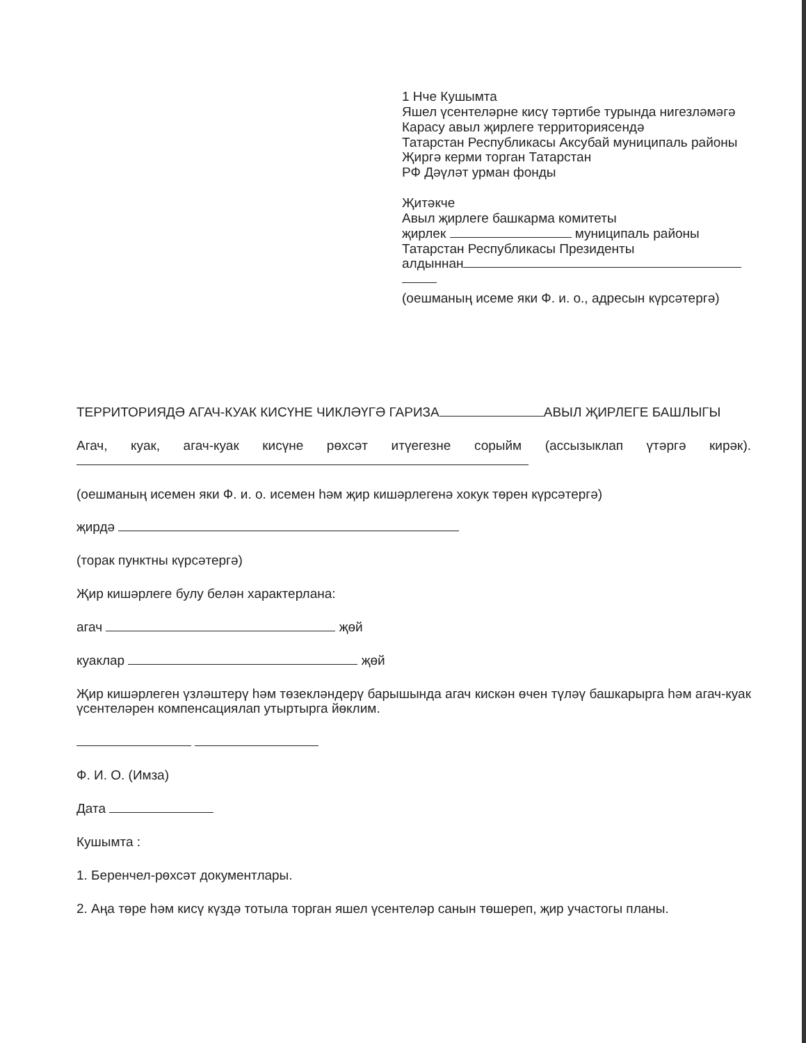1 Нче Кушымта
Яшел үсентеләрне кисү тәртибе турында нигезләмәгә
Карасу авыл җирлеге территориясендә
Татарстан Республикасы Аксубай муниципаль районы
Җиргә керми торган Татарстан
РФ Дәүләт урман фонды
Җитәкче
Авыл җирлеге башкарма комитеты
җирлек муниципаль районы
Татарстан Республикасы Президенты
алдыннан
(оешманың исеме яки Ф. и. о., адресын күрсәтергә)
ТЕРРИТОРИЯДӘ АГАЧ-КУАК КИСҮНЕ ЧИКЛӘҮГӘ ГАРИЗА АВЫЛ ҖИРЛЕГЕ БАШЛЫГЫ
Агач, куак, агач-куак кисүне рөхсәт итүегезне сорыйм (ассызыклап үтәргә кирәк).
(оешманың исемен яки Ф. и. о. исемен һәм җир кишәрлегенә хокук төрен күрсәтергә)
җирдә
(торак пунктны күрсәтергә)
Җир кишәрлеге булу белән характерлана:
агач җөй
куаклар җөй
Җир кишәрлеген үзләштерү һәм төзекләндерү барышында агач кискән өчен түләү башкарырга һәм агач-куак үсентеләрен компенсациялап утыртырга йөклим.
Ф. И. О. (Имза)
Дата
Кушымта :
1. Беренчел-рөхсәт документлары.
2. Аңа төре һәм кисү күздә тотыла торган яшел үсентеләр санын төшереп, җир участогы планы.